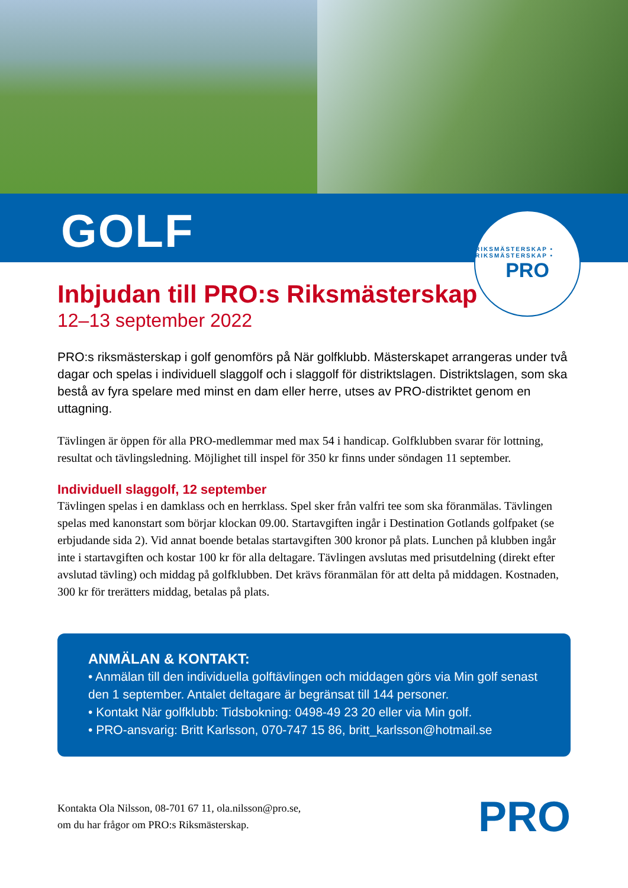GOLF
RIKSMÄSTERSKAP • RIKSMÄSTERSKAP •
PRO
Inbjudan till PRO:s Riksmästerskap
12–13 september 2022
PRO:s riksmästerskap i golf genomförs på När golfklubb. Mästerskapet arrangeras under två dagar och spelas i individuell slaggolf och i slaggolf för distriktslagen. Distriktslagen, som ska bestå av fyra spelare med minst en dam eller herre, utses av PRO-distriktet genom en uttagning.
Tävlingen är öppen för alla PRO-medlemmar med max 54 i handicap. Golfklubben svarar för lottning, resultat och tävlingsledning. Möjlighet till inspel för 350 kr finns under söndagen 11 september.
Individuell slaggolf, 12 september
Tävlingen spelas i en damklass och en herrklass. Spel sker från valfri tee som ska föranmälas. Tävlingen spelas med kanonstart som börjar klockan 09.00. Startavgiften ingår i Destination Gotlands golfpaket (se erbjudande sida 2). Vid annat boende betalas startavgiften 300 kronor på plats. Lunchen på klubben ingår inte i startavgiften och kostar 100 kr för alla deltagare. Tävlingen avslutas med prisutdelning (direkt efter avslutad tävling) och middag på golfklubben. Det krävs föranmälan för att delta på middagen. Kostnaden, 300 kr för trerätters middag, betalas på plats.
ANMÄLAN & KONTAKT:
• Anmälan till den individuella golftävlingen och middagen görs via Min golf senast den 1 september. Antalet deltagare är begränsat till 144 personer.
• Kontakt När golfklubb: Tidsbokning: 0498-49 23 20 eller via Min golf.
• PRO-ansvarig: Britt Karlsson, 070-747 15 86, britt_karlsson@hotmail.se
Kontakta Ola Nilsson, 08-701 67 11, ola.nilsson@pro.se,
om du har frågor om PRO:s Riksmästerskap.
PRO